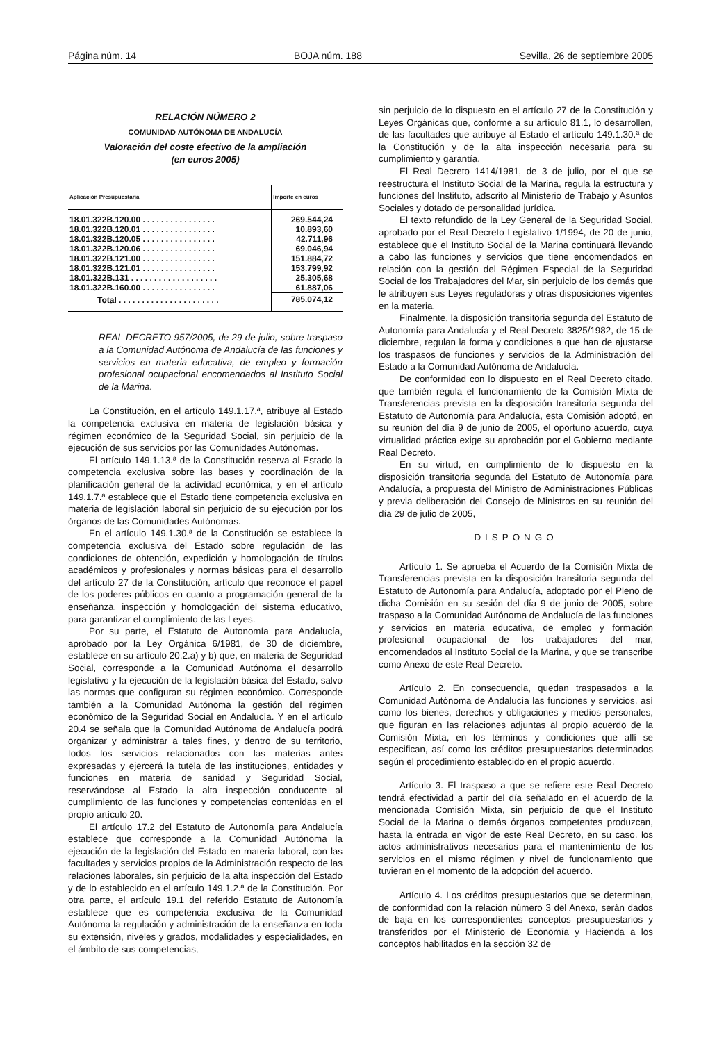Página núm. 14 BOJA núm. 188 Sevilla, 26 de septiembre 2005
RELACIÓN NÚMERO 2
COMUNIDAD AUTÓNOMA DE ANDALUCÍA
Valoración del coste efectivo de la ampliación
(en euros 2005)
| Aplicación Presupuestaria | Importe en euros |
| --- | --- |
| 18.01.322B.120.00 . . . . . . . . . . . . . . . . | 269.544,24 |
| 18.01.322B.120.01 . . . . . . . . . . . . . . . . | 10.893,60 |
| 18.01.322B.120.05 . . . . . . . . . . . . . . . . | 42.711,96 |
| 18.01.322B.120.06 . . . . . . . . . . . . . . . . | 69.046,94 |
| 18.01.322B.121.00 . . . . . . . . . . . . . . . . | 151.884,72 |
| 18.01.322B.121.01 . . . . . . . . . . . . . . . . | 153.799,92 |
| 18.01.322B.131 . . . . . . . . . . . . . . . . . . . | 25.305,68 |
| 18.01.322B.160.00 . . . . . . . . . . . . . . . . | 61.887,06 |
| Total . . . . . . . . . . . . . . . . . . . . . . | 785.074,12 |
REAL DECRETO 957/2005, de 29 de julio, sobre traspaso a la Comunidad Autónoma de Andalucía de las funciones y servicios en materia educativa, de empleo y formación profesional ocupacional encomendados al Instituto Social de la Marina.
La Constitución, en el artículo 149.1.17.ª, atribuye al Estado la competencia exclusiva en materia de legislación básica y régimen económico de la Seguridad Social, sin perjuicio de la ejecución de sus servicios por las Comunidades Autónomas.
El artículo 149.1.13.ª de la Constitución reserva al Estado la competencia exclusiva sobre las bases y coordinación de la planificación general de la actividad económica, y en el artículo 149.1.7.ª establece que el Estado tiene competencia exclusiva en materia de legislación laboral sin perjuicio de su ejecución por los órganos de las Comunidades Autónomas.
En el artículo 149.1.30.ª de la Constitución se establece la competencia exclusiva del Estado sobre regulación de las condiciones de obtención, expedición y homologación de títulos académicos y profesionales y normas básicas para el desarrollo del artículo 27 de la Constitución, artículo que reconoce el papel de los poderes públicos en cuanto a programación general de la enseñanza, inspección y homologación del sistema educativo, para garantizar el cumplimiento de las Leyes.
Por su parte, el Estatuto de Autonomía para Andalucía, aprobado por la Ley Orgánica 6/1981, de 30 de diciembre, establece en su artículo 20.2.a) y b) que, en materia de Seguridad Social, corresponde a la Comunidad Autónoma el desarrollo legislativo y la ejecución de la legislación básica del Estado, salvo las normas que configuran su régimen económico. Corresponde también a la Comunidad Autónoma la gestión del régimen económico de la Seguridad Social en Andalucía. Y en el artículo 20.4 se señala que la Comunidad Autónoma de Andalucía podrá organizar y administrar a tales fines, y dentro de su territorio, todos los servicios relacionados con las materias antes expresadas y ejercerá la tutela de las instituciones, entidades y funciones en materia de sanidad y Seguridad Social, reservándose al Estado la alta inspección conducente al cumplimiento de las funciones y competencias contenidas en el propio artículo 20.
El artículo 17.2 del Estatuto de Autonomía para Andalucía establece que corresponde a la Comunidad Autónoma la ejecución de la legislación del Estado en materia laboral, con las facultades y servicios propios de la Administración respecto de las relaciones laborales, sin perjuicio de la alta inspección del Estado y de lo establecido en el artículo 149.1.2.ª de la Constitución. Por otra parte, el artículo 19.1 del referido Estatuto de Autonomía establece que es competencia exclusiva de la Comunidad Autónoma la regulación y administración de la enseñanza en toda su extensión, niveles y grados, modalidades y especialidades, en el ámbito de sus competencias,
sin perjuicio de lo dispuesto en el artículo 27 de la Constitución y Leyes Orgánicas que, conforme a su artículo 81.1, lo desarrollen, de las facultades que atribuye al Estado el artículo 149.1.30.ª de la Constitución y de la alta inspección necesaria para su cumplimiento y garantía.
El Real Decreto 1414/1981, de 3 de julio, por el que se reestructura el Instituto Social de la Marina, regula la estructura y funciones del Instituto, adscrito al Ministerio de Trabajo y Asuntos Sociales y dotado de personalidad jurídica.
El texto refundido de la Ley General de la Seguridad Social, aprobado por el Real Decreto Legislativo 1/1994, de 20 de junio, establece que el Instituto Social de la Marina continuará llevando a cabo las funciones y servicios que tiene encomendados en relación con la gestión del Régimen Especial de la Seguridad Social de los Trabajadores del Mar, sin perjuicio de los demás que le atribuyen sus Leyes reguladoras y otras disposiciones vigentes en la materia.
Finalmente, la disposición transitoria segunda del Estatuto de Autonomía para Andalucía y el Real Decreto 3825/1982, de 15 de diciembre, regulan la forma y condiciones a que han de ajustarse los traspasos de funciones y servicios de la Administración del Estado a la Comunidad Autónoma de Andalucía.
De conformidad con lo dispuesto en el Real Decreto citado, que también regula el funcionamiento de la Comisión Mixta de Transferencias prevista en la disposición transitoria segunda del Estatuto de Autonomía para Andalucía, esta Comisión adoptó, en su reunión del día 9 de junio de 2005, el oportuno acuerdo, cuya virtualidad práctica exige su aprobación por el Gobierno mediante Real Decreto.
En su virtud, en cumplimiento de lo dispuesto en la disposición transitoria segunda del Estatuto de Autonomía para Andalucía, a propuesta del Ministro de Administraciones Públicas y previa deliberación del Consejo de Ministros en su reunión del día 29 de julio de 2005,
DISPONGO
Artículo 1. Se aprueba el Acuerdo de la Comisión Mixta de Transferencias prevista en la disposición transitoria segunda del Estatuto de Autonomía para Andalucía, adoptado por el Pleno de dicha Comisión en su sesión del día 9 de junio de 2005, sobre traspaso a la Comunidad Autónoma de Andalucía de las funciones y servicios en materia educativa, de empleo y formación profesional ocupacional de los trabajadores del mar, encomendados al Instituto Social de la Marina, y que se transcribe como Anexo de este Real Decreto.
Artículo 2. En consecuencia, quedan traspasados a la Comunidad Autónoma de Andalucía las funciones y servicios, así como los bienes, derechos y obligaciones y medios personales, que figuran en las relaciones adjuntas al propio acuerdo de la Comisión Mixta, en los términos y condiciones que allí se especifican, así como los créditos presupuestarios determinados según el procedimiento establecido en el propio acuerdo.
Artículo 3. El traspaso a que se refiere este Real Decreto tendrá efectividad a partir del día señalado en el acuerdo de la mencionada Comisión Mixta, sin perjuicio de que el Instituto Social de la Marina o demás órganos competentes produzcan, hasta la entrada en vigor de este Real Decreto, en su caso, los actos administrativos necesarios para el mantenimiento de los servicios en el mismo régimen y nivel de funcionamiento que tuvieran en el momento de la adopción del acuerdo.
Artículo 4. Los créditos presupuestarios que se determinan, de conformidad con la relación número 3 del Anexo, serán dados de baja en los correspondientes conceptos presupuestarios y transferidos por el Ministerio de Economía y Hacienda a los conceptos habilitados en la sección 32 de